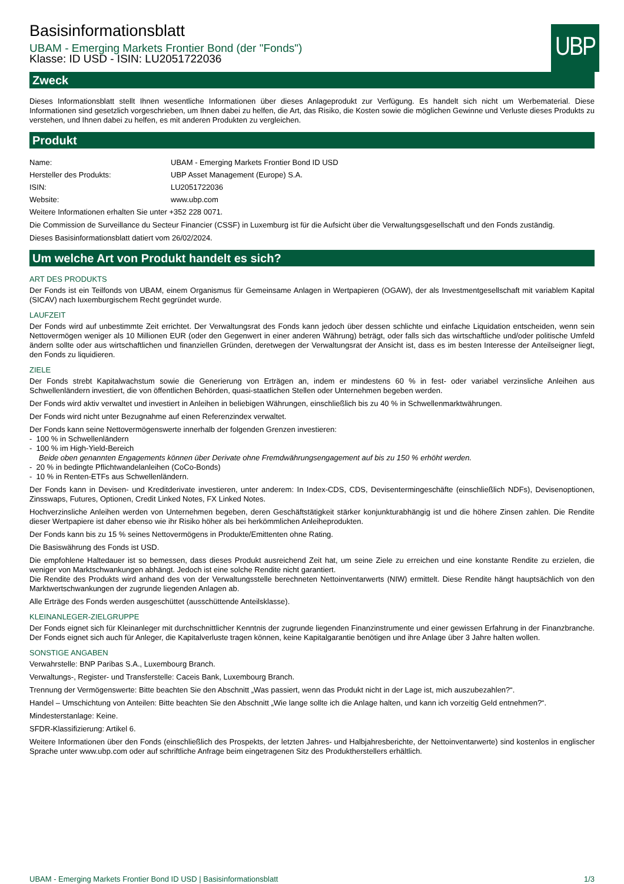UBP
Basisinformationsblatt
UBAM - Emerging Markets Frontier Bond (der "Fonds")
Klasse: ID USD - ISIN: LU2051722036
Zweck
Dieses Informationsblatt stellt Ihnen wesentliche Informationen über dieses Anlageprodukt zur Verfügung. Es handelt sich nicht um Werbematerial. Diese Informationen sind gesetzlich vorgeschrieben, um Ihnen dabei zu helfen, die Art, das Risiko, die Kosten sowie die möglichen Gewinne und Verluste dieses Produkts zu verstehen, und Ihnen dabei zu helfen, es mit anderen Produkten zu vergleichen.
Produkt
| Name: | UBAM - Emerging Markets Frontier Bond ID USD |
| Hersteller des Produkts: | UBP Asset Management (Europe) S.A. |
| ISIN: | LU2051722036 |
| Website: | www.ubp.com |
Weitere Informationen erhalten Sie unter +352 228 0071.
Die Commission de Surveillance du Secteur Financier (CSSF) in Luxemburg ist für die Aufsicht über die Verwaltungsgesellschaft und den Fonds zuständig.
Dieses Basisinformationsblatt datiert vom 26/02/2024.
Um welche Art von Produkt handelt es sich?
ART DES PRODUKTS
Der Fonds ist ein Teilfonds von UBAM, einem Organismus für Gemeinsame Anlagen in Wertpapieren (OGAW), der als Investmentgesellschaft mit variablem Kapital (SICAV) nach luxemburgischem Recht gegründet wurde.
LAUFZEIT
Der Fonds wird auf unbestimmte Zeit errichtet. Der Verwaltungsrat des Fonds kann jedoch über dessen schlichte und einfache Liquidation entscheiden, wenn sein Nettovermögen weniger als 10 Millionen EUR (oder den Gegenwert in einer anderen Währung) beträgt, oder falls sich das wirtschaftliche und/oder politische Umfeld ändern sollte oder aus wirtschaftlichen und finanziellen Gründen, deretwegen der Verwaltungsrat der Ansicht ist, dass es im besten Interesse der Anteilseigner liegt, den Fonds zu liquidieren.
ZIELE
Der Fonds strebt Kapitalwachstum sowie die Generierung von Erträgen an, indem er mindestens 60 % in fest- oder variabel verzinsliche Anleihen aus Schwellenländern investiert, die von öffentlichen Behörden, quasi-staatlichen Stellen oder Unternehmen begeben werden.
Der Fonds wird aktiv verwaltet und investiert in Anleihen in beliebigen Währungen, einschließlich bis zu 40 % in Schwellenmarktwährungen.
Der Fonds wird nicht unter Bezugnahme auf einen Referenzindex verwaltet.
Der Fonds kann seine Nettovermögenswerte innerhalb der folgenden Grenzen investieren:
- 100 % in Schwellenländern
- 100 % im High-Yield-Bereich
Beide oben genannten Engagements können über Derivate ohne Fremdwährungsengagement auf bis zu 150 % erhöht werden.
- 20 % in bedingte Pflichtwandelanleihen (CoCo-Bonds)
- 10 % in Renten-ETFs aus Schwellenländern.
Der Fonds kann in Devisen- und Kreditderivate investieren, unter anderem: In Index-CDS, CDS, Devisentermingeschäfte (einschließlich NDFs), Devisenoptionen, Zinsswaps, Futures, Optionen, Credit Linked Notes, FX Linked Notes.
Hochverzinsliche Anleihen werden von Unternehmen begeben, deren Geschäftstätigkeit stärker konjunkturabhängig ist und die höhere Zinsen zahlen. Die Rendite dieser Wertpapiere ist daher ebenso wie ihr Risiko höher als bei herkömmlichen Anleiheprodukten.
Der Fonds kann bis zu 15 % seines Nettovermögens in Produkte/Emittenten ohne Rating.
Die Basiswährung des Fonds ist USD.
Die empfohlene Haltedauer ist so bemessen, dass dieses Produkt ausreichend Zeit hat, um seine Ziele zu erreichen und eine konstante Rendite zu erzielen, die weniger von Marktschwankungen abhängt. Jedoch ist eine solche Rendite nicht garantiert.
Die Rendite des Produkts wird anhand des von der Verwaltungsstelle berechneten Nettoinventarwerts (NIW) ermittelt. Diese Rendite hängt hauptsächlich von den Marktwertschwankungen der zugrunde liegenden Anlagen ab.
Alle Erträge des Fonds werden ausgeschüttet (ausschüttende Anteilsklasse).
KLEINANLEGER-ZIELGRUPPE
Der Fonds eignet sich für Kleinanleger mit durchschnittlicher Kenntnis der zugrunde liegenden Finanzinstrumente und einer gewissen Erfahrung in der Finanzbranche. Der Fonds eignet sich auch für Anleger, die Kapitalverluste tragen können, keine Kapitalgarantie benötigen und ihre Anlage über 3 Jahre halten wollen.
SONSTIGE ANGABEN
Verwahrstelle: BNP Paribas S.A., Luxembourg Branch.
Verwaltungs-, Register- und Transferstelle: Caceis Bank, Luxembourg Branch.
Trennung der Vermögenswerte: Bitte beachten Sie den Abschnitt „Was passiert, wenn das Produkt nicht in der Lage ist, mich auszubezahlen?“.
Handel – Umschichtung von Anteilen: Bitte beachten Sie den Abschnitt „Wie lange sollte ich die Anlage halten, und kann ich vorzeitig Geld entnehmen?“.
Mindesterstanlage: Keine.
SFDR-Klassifizierung: Artikel 6.
Weitere Informationen über den Fonds (einschließlich des Prospekts, der letzten Jahres- und Halbjahresberichte, der Nettoinventarwerte) sind kostenlos in englischer Sprache unter www.ubp.com oder auf schriftliche Anfrage beim eingetragenen Sitz des Produktherstellers erhältlich.
UBAM - Emerging Markets Frontier Bond ID USD | Basisinformationsblatt 1/3